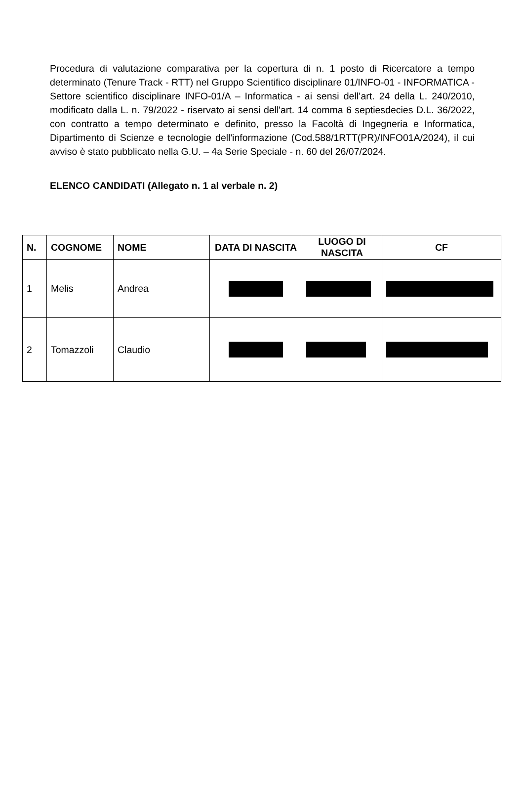Procedura di valutazione comparativa per la copertura di n. 1 posto di Ricercatore a tempo determinato (Tenure Track - RTT) nel Gruppo Scientifico disciplinare 01/INFO-01 - INFORMATICA - Settore scientifico disciplinare INFO-01/A – Informatica - ai sensi dell’art. 24 della L. 240/2010, modificato dalla L. n. 79/2022 - riservato ai sensi dell'art. 14 comma 6 septiesdecies D.L. 36/2022, con contratto a tempo determinato e definito, presso la Facoltà di Ingegneria e Informatica, Dipartimento di Scienze e tecnologie dell'informazione (Cod.588/1RTT(PR)/INFO01A/2024), il cui avviso è stato pubblicato nella G.U. – 4a Serie Speciale - n. 60 del 26/07/2024.
ELENCO CANDIDATI (Allegato n. 1 al verbale n. 2)
| N. | COGNOME | NOME | DATA DI NASCITA | LUOGO DI NASCITA | CF |
| --- | --- | --- | --- | --- | --- |
| 1 | Melis | Andrea | | | |
| 2 | Tomazzoli | Claudio | | | |